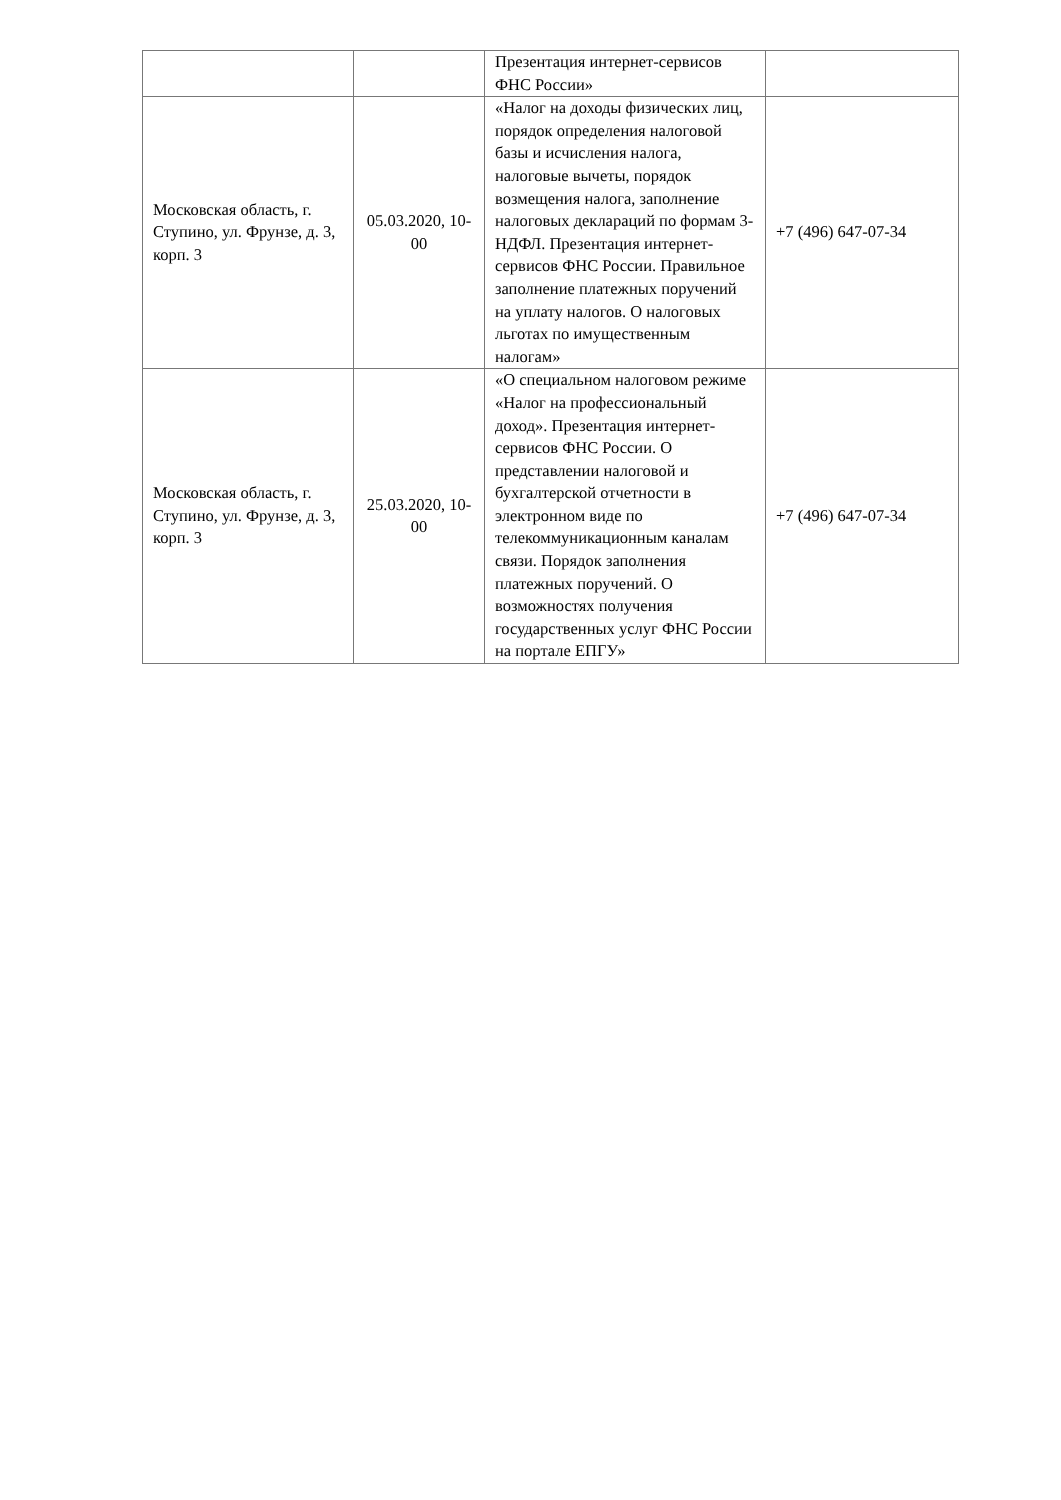| | | Презентация интернет-сервисов ФНС России» | |
| Московская область, г. Ступино, ул. Фрунзе, д. 3, корп. 3 | 05.03.2020, 10-00 | «Налог на доходы физических лиц, порядок определения налоговой базы и исчисления налога, налоговые вычеты, порядок возмещения налога, заполнение налоговых деклараций по формам 3-НДФЛ. Презентация интернет-сервисов ФНС России. Правильное заполнение платежных поручений на уплату налогов. О налоговых льготах по имущественным налогам» | +7 (496) 647-07-34 |
| Московская область, г. Ступино, ул. Фрунзе, д. 3, корп. 3 | 25.03.2020, 10-00 | «О специальном налоговом режиме «Налог на профессиональный доход». Презентация интернет-сервисов ФНС России. О представлении налоговой и бухгалтерской отчетности в электронном виде по телекоммуникационным каналам связи. Порядок заполнения платежных поручений. О возможностях получения государственных услуг ФНС России на портале ЕПГУ» | +7 (496) 647-07-34 |